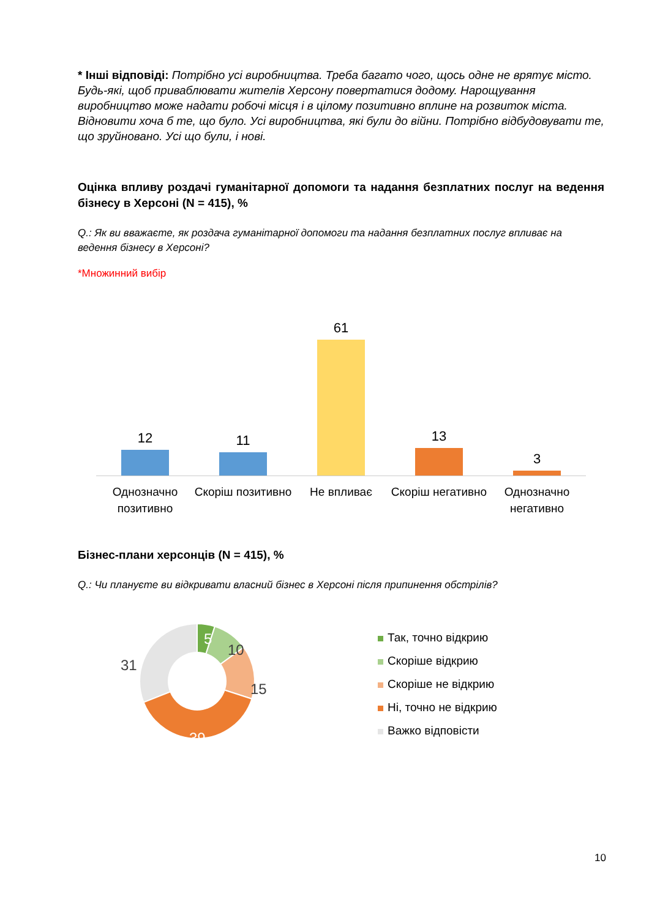* Інші відповіді: Потрібно усі виробництва. Треба багато чого, щось одне не врятує місто. Будь-які, щоб приваблювати жителів Херсону повертатися додому. Нарощування виробництво може надати робочі місця і в цілому позитивно вплине на розвиток міста. Відновити хоча б те, що було. Усі виробництва, які були до війни. Потрібно відбудовувати те, що зруйновано. Усі що були, і нові.
Оцінка впливу роздачі гуманітарної допомоги та надання безплатних послуг на ведення бізнесу в Херсоні (N = 415), %
Q.: Як ви вважаєте, як роздача гуманітарної допомоги та надання безплатних послуг впливає на ведення бізнесу в Херсоні?
*Множинний вибір
12
11
61
13
3
Однозначно позитивно Скоріш позитивно Не впливає Скоріш негативно Однозначно негативно
Бізнес-плани херсонців (N = 415), %
Q.: Чи плануєте ви відкривати власний бізнес в Херсоні після припинення обстрілів?
5
10
15
39
31
Так, точно відкрию
Скоріше відкрию
Скоріше не відкрию
Ні, точно не відкрию
Важко відповісти
10